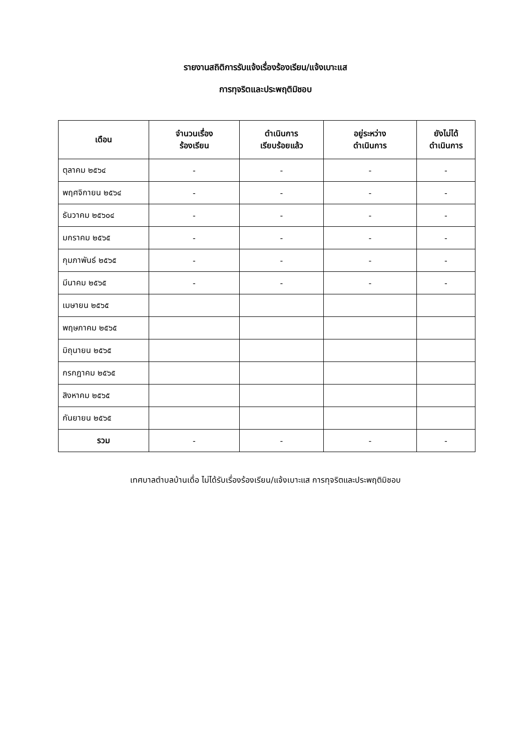รายงานสถิติการรับแจ้งเรื่องร้องเรียน/แจ้งเบาะแส
การทุจริตและประพฤติมิชอบ
| เดือน | จำนวนเรื่อง ร้องเรียน | ดำเนินการ เรียบร้อยแล้ว | อยู่ระหว่าง ดำเนินการ | ยังไม่ได้ ดำเนินการ |
| --- | --- | --- | --- | --- |
| ตุลาคม ๒๕๖๔ | - | - | - | - |
| พฤศจิกายน ๒๕๖๔ | - | - | - | - |
| ธันวาคม ๒๕๖๐๔ | - | - | - | - |
| มกราคม ๒๕๖๕ | - | - | - | - |
| กุมภาพันธ์ ๒๕๖๕ | - | - | - | - |
| มีนาคม ๒๕๖๕ | - | - | - | - |
| เมษายน ๒๕๖๕ | | | | |
| พฤษภาคม ๒๕๖๕ | | | | |
| มิถุนายน ๒๕๖๕ | | | | |
| กรกฎาคม ๒๕๖๕ | | | | |
| สิงหาคม ๒๕๖๕ | | | | |
| กันยายน ๒๕๖๕ | | | | |
| รวม | - | - | - | - |
เทศบาลตำบลบ้านเดื่อ ไม่ได้รับเรื่องร้องเรียน/แจ้งเบาะแส การทุจริตและประพฤติมิชอบ